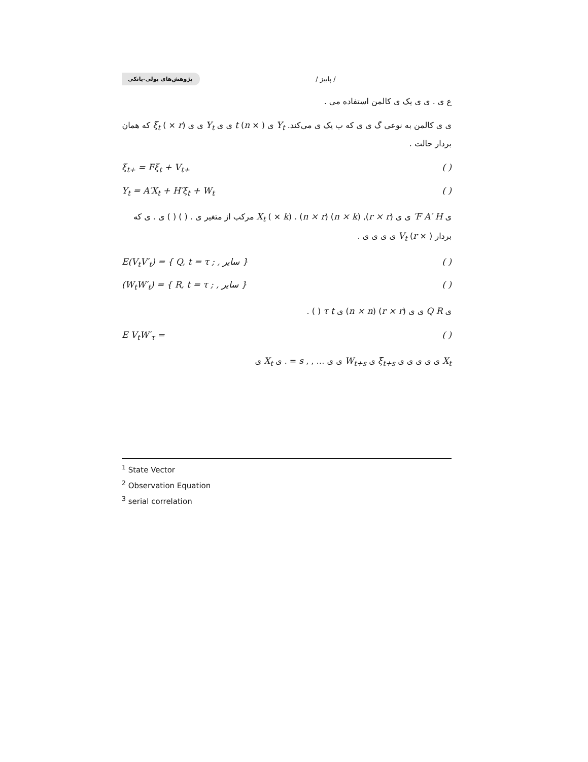پژوهش‌های پولی-بانکی
/ پاییز /
ع ی . ی ی یک ی کالمن استفاده می .
ی ی کالمن به نوعی گ ی ی که ب یک ی می‌کند. Y<sub>t</sub> ی ( × n) t ی ی Y<sub>t</sub> ی ی ξ<sub>t</sub> ( × r) که همان بردار حالت .
ξ<sub>t+</sub> = Fξ<sub>t</sub> + V<sub>t+</sub> ( )
Y<sub>t</sub> = A′X<sub>t</sub> + H′ξ<sub>t</sub> + W<sub>t</sub> ( )
ی F A′ H′ ی ی (r × r), (n × k) (n × r) . X<sub>t</sub> ( × k) مرکب از متغیر ی . ( ) ( ) ی . ی که بردار V<sub>t</sub> (r × ) ی ی ی ی .
E(V<sub>t</sub>V′<sub>t</sub>) = { Q, t = τ ; , سایر } ( )
(W<sub>t</sub>W′<sub>t</sub>) = { R, t = τ ; , سایر } ( )
ی Q R ی ی (r × r) (n × n) ی τ t ( ) .
E V<sub>t</sub>W′<sub>τ</sub> = ( )
X<sub>t</sub> ی ی ی ی ی ξ<sub>t+s</sub> ی W<sub>t+s</sub> ی ی … , , s = . ی X<sub>t</sub> ی
<sup>1</sup> State Vector
<sup>2</sup> Observation Equation
<sup>3</sup> serial correlation